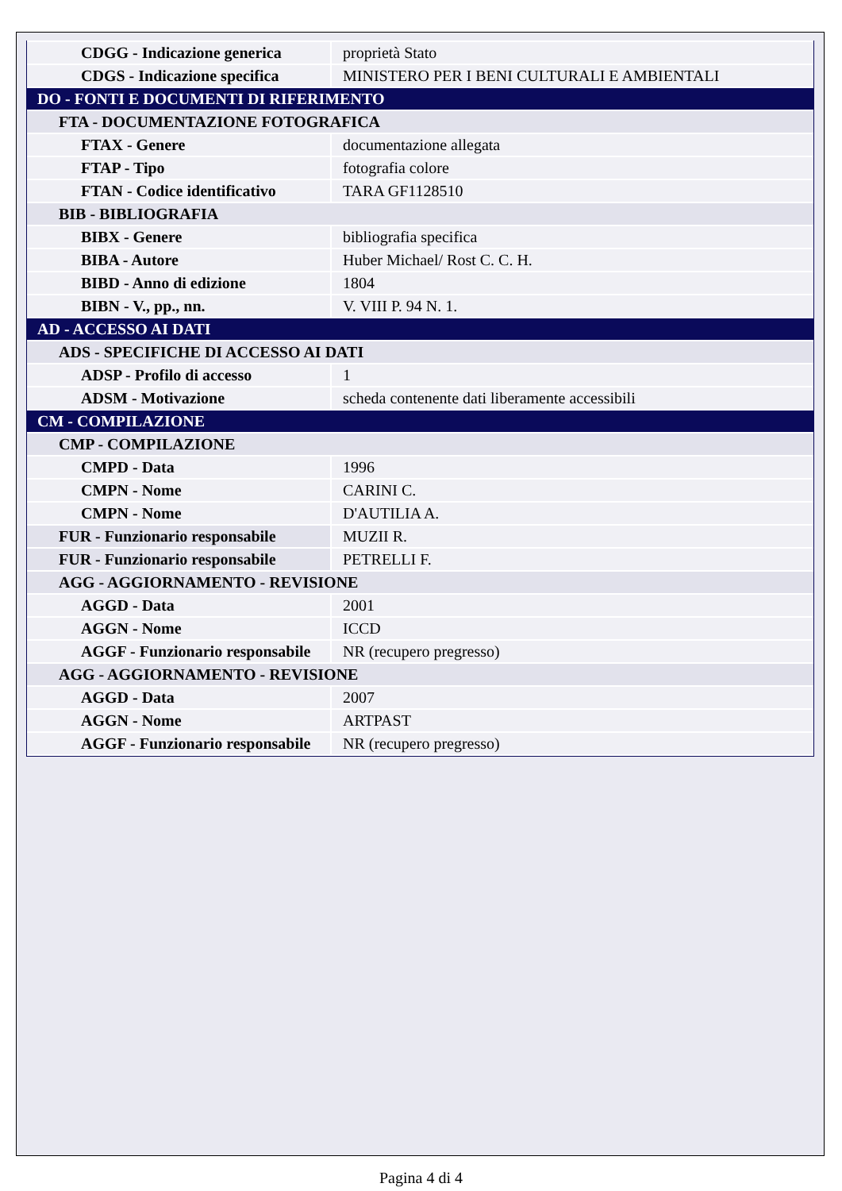| CDGG - Indicazione generica | proprietà Stato |
| CDGS - Indicazione specifica | MINISTERO PER I BENI CULTURALI E AMBIENTALI |
| DO - FONTI E DOCUMENTI DI RIFERIMENTO | |
| FTA - DOCUMENTAZIONE FOTOGRAFICA | |
| FTAX - Genere | documentazione allegata |
| FTAP - Tipo | fotografia colore |
| FTAN - Codice identificativo | TARA GF1128510 |
| BIB - BIBLIOGRAFIA | |
| BIBX - Genere | bibliografia specifica |
| BIBA - Autore | Huber Michael/ Rost C. C. H. |
| BIBD - Anno di edizione | 1804 |
| BIBN - V., pp., nn. | V. VIII P. 94 N. 1. |
| AD - ACCESSO AI DATI | |
| ADS - SPECIFICHE DI ACCESSO AI DATI | |
| ADSP - Profilo di accesso | 1 |
| ADSM - Motivazione | scheda contenente dati liberamente accessibili |
| CM - COMPILAZIONE | |
| CMP - COMPILAZIONE | |
| CMPD - Data | 1996 |
| CMPN - Nome | CARINI C. |
| CMPN - Nome | D'AUTILIA A. |
| FUR - Funzionario responsabile | MUZII R. |
| FUR - Funzionario responsabile | PETRELLI F. |
| AGG - AGGIORNAMENTO - REVISIONE | |
| AGGD - Data | 2001 |
| AGGN - Nome | ICCD |
| AGGF - Funzionario responsabile | NR (recupero pregresso) |
| AGG - AGGIORNAMENTO - REVISIONE | |
| AGGD - Data | 2007 |
| AGGN - Nome | ARTPAST |
| AGGF - Funzionario responsabile | NR (recupero pregresso) |
Pagina 4 di 4